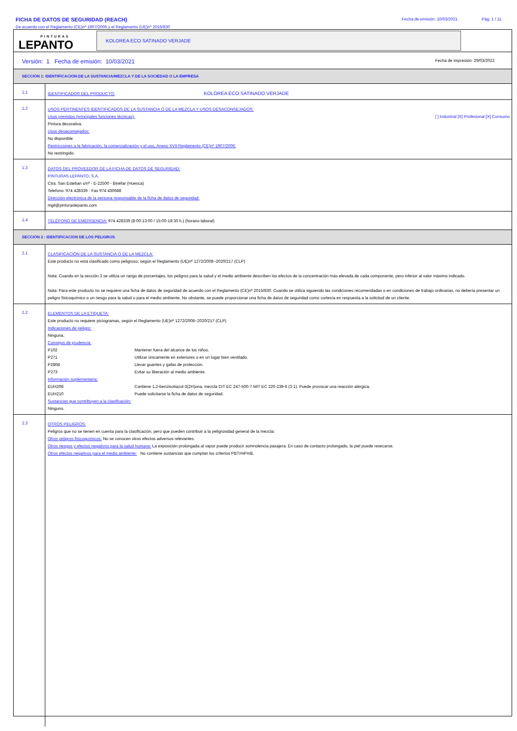FICHA DE DATOS DE SEGURIDAD (REACH)
De acuerdo con el Reglamento (CE)nº 1907/2006 y el Reglamento (UE)nº 2015/830
Fecha de emisión: 10/03/2021 Pág. 1 / 11
PINTURAS
LEPANTO
KOLOREA ECO SATINADO VERJADE
Versión: 1 Fecha de emisión: 10/03/2021 Fecha de impresión: 29/03/2022
SECCIÓN 1: IDENTIFICACION DE LA SUSTANCIA/MEZCLA Y DE LA SOCIEDAD O LA EMPRESA
1.1
IDENTIFICADOR DEL PRODUCTO: KOLOREA ECO SATINADO VERJADE
1.2
USOS PERTINENTES IDENTIFICADOS DE LA SUSTANCIA O DE LA MEZCLA Y USOS DESACONSEJADOS:
Usos previstos (principales funciones técnicas): [ ] Industrial [X] Profesional [X] Consumo
Pintura decorativa.
Usos desaconsejados:
No disponible
Restricciones a la fabricación, la comercialización y el uso, Anexo XVII Reglamento (CE)nº 1907/2006:
No restringido.
1.3
DATOS DEL PROVEEDOR DE LA FICHA DE DATOS DE SEGURIDAD:
PINTURAS LEPANTO, S.A.
Ctra. San Esteban s/nº - E-22500 - Binéfar (Huesca)
Telefono: 974 428339 - Fax 974 430688
Dirección electrónica de la persona responsable de la ficha de datos de seguridad:
mgil@pinturaslepanto.com
1.4
TELÉFONO DE EMERGENCIA: 974 428339 (8:00-13:00 / 15:00-18:30 h.) (horario laboral)
SECCIÓN 2 : IDENTIFICACION DE LOS PELIGROS
2.1
CLASIFICACIÓN DE LA SUSTANCIA O DE LA MEZCLA:
Este producto no está clasificado como peligroso, según el Reglamento (UE)nº 1272/2008~2020/217 (CLP)
Nota: Cuando en la sección 3 se utiliza un rango de porcentajes, los peligros para la salud y el medio ambiente describen los efectos de la concentración más elevada de cada componente, pero inferior al valor máximo indicado.
Nota: Para este producto no se requiere una ficha de datos de seguridad de acuerdo con el Reglamento (CE)nº 2015/830. Cuando se utiliza siguiendo las condiciones recomendadas o en condiciones de trabajo ordinarias, no debería presentar un peligro fisicoquímico o un riesgo para la salud o para el medio ambiente. No obstante, se puede proporcionar una ficha de datos de seguridad como cortesía en respuesta a la solicitud de un cliente.
2.2
ELEMENTOS DE LA ETIQUETA:
Este producto no requiere pictogramas, según el Reglamento (UE)nº 1272/2008~2020/217 (CLP)
Indicaciones de peligro:
Ninguna.
Consejos de prudencia:
P102 Mantener fuera del alcance de los niños.
P271 Utilizar únicamente en exteriores o en un lugar bien ventilado.
P280B Llevar guantes y gafas de protección.
P273 Evitar su liberación al medio ambiente.
Información suplementaria:
EUH208 Contiene 1,2-benzisotiazol-3(2H)ona, mezcla CIT EC 247-500-7 MIT EC 220-239-6 (3:1). Puede provocar una reacción alérgica.
EUH210 Puede solicitarse la ficha de datos de seguridad.
Sustancias que contribuyen a la clasificación:
Ninguno.
2.3
OTROS PELIGROS:
Peligros que no se tienen en cuenta para la clasificación, pero que pueden contribuir a la peligrosidad general de la mezcla:
Otros peligros fisicoquímicos: No se conocen otros efectos adversos relevantes.
Otros riesgos y efectos negativos para la salud humana: La exposición prolongada al vapor puede producir somnolencia pasajera. En caso de contacto prolongado, la piel puede resecarse.
Otros efectos negativos para el medio ambiente: No contiene sustancias que cumplan los criterios PBT/mPmB.